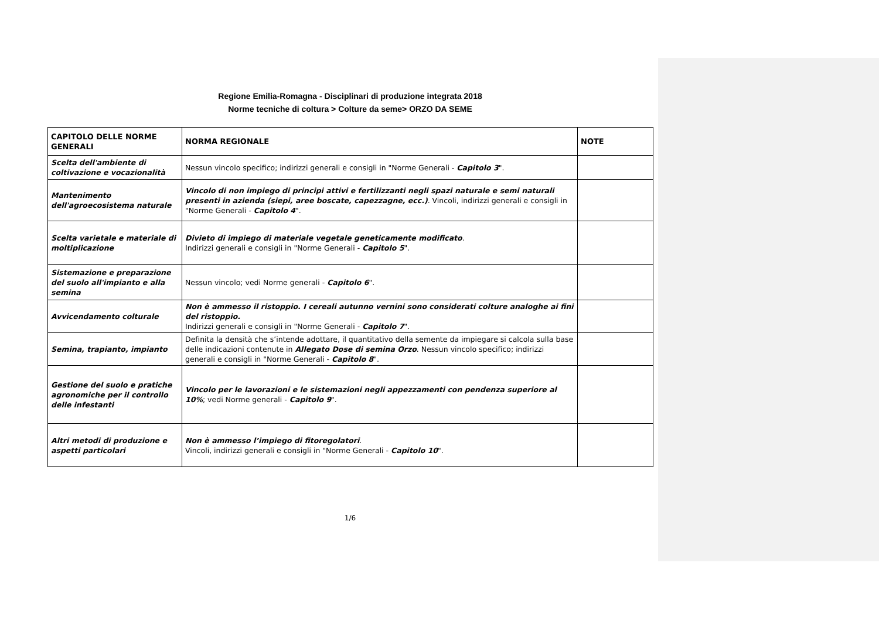Regione Emilia-Romagna - Disciplinari di produzione integrata 2018
Norme tecniche di coltura > Colture da seme> ORZO DA SEME
| CAPITOLO DELLE NORME GENERALI | NORMA REGIONALE | NOTE |
| --- | --- | --- |
| Scelta dell'ambiente di coltivazione e vocazionalità | Nessun vincolo specifico; indirizzi generali e consigli in "Norme Generali - Capitolo 3 ". | |
| Mantenimento dell'agroecosistema naturale | Vincolo di non impiego di principi attivi e fertilizzanti negli spazi naturale e semi naturali presenti in azienda (siepi, aree boscate, capezzagne, ecc.) . Vincoli, indirizzi generali e consigli in "Norme Generali - Capitolo 4 ". | |
| Scelta varietale e materiale di moltiplicazione | Divieto di impiego di materiale vegetale geneticamente modificato . Indirizzi generali e consigli in "Norme Generali - Capitolo 5 ". | |
| Sistemazione e preparazione del suolo all'impianto e alla semina | Nessun vincolo; vedi Norme generali - Capitolo 6 ". | |
| Avvicendamento colturale | Non è ammesso il ristoppio. I cereali autunno vernini sono considerati colture analoghe ai fini del ristoppio. Indirizzi generali e consigli in "Norme Generali - Capitolo 7 ". | |
| Semina, trapianto, impianto | Definita la densità che s’intende adottare, il quantitativo della semente da impiegare si calcola sulla base delle indicazioni contenute in Allegato Dose di semina Orzo . Nessun vincolo specifico; indirizzi generali e consigli in "Norme Generali - Capitolo 8 ". | |
| Gestione del suolo e pratiche agronomiche per il controllo delle infestanti | Vincolo per le lavorazioni e le sistemazioni negli appezzamenti con pendenza superiore al 10% ; vedi Norme generali - Capitolo 9 ". | |
| Altri metodi di produzione e aspetti particolari | Non è ammesso l’impiego di fitoregolatori . Vincoli, indirizzi generali e consigli in "Norme Generali - Capitolo 10 ". | |
1/6